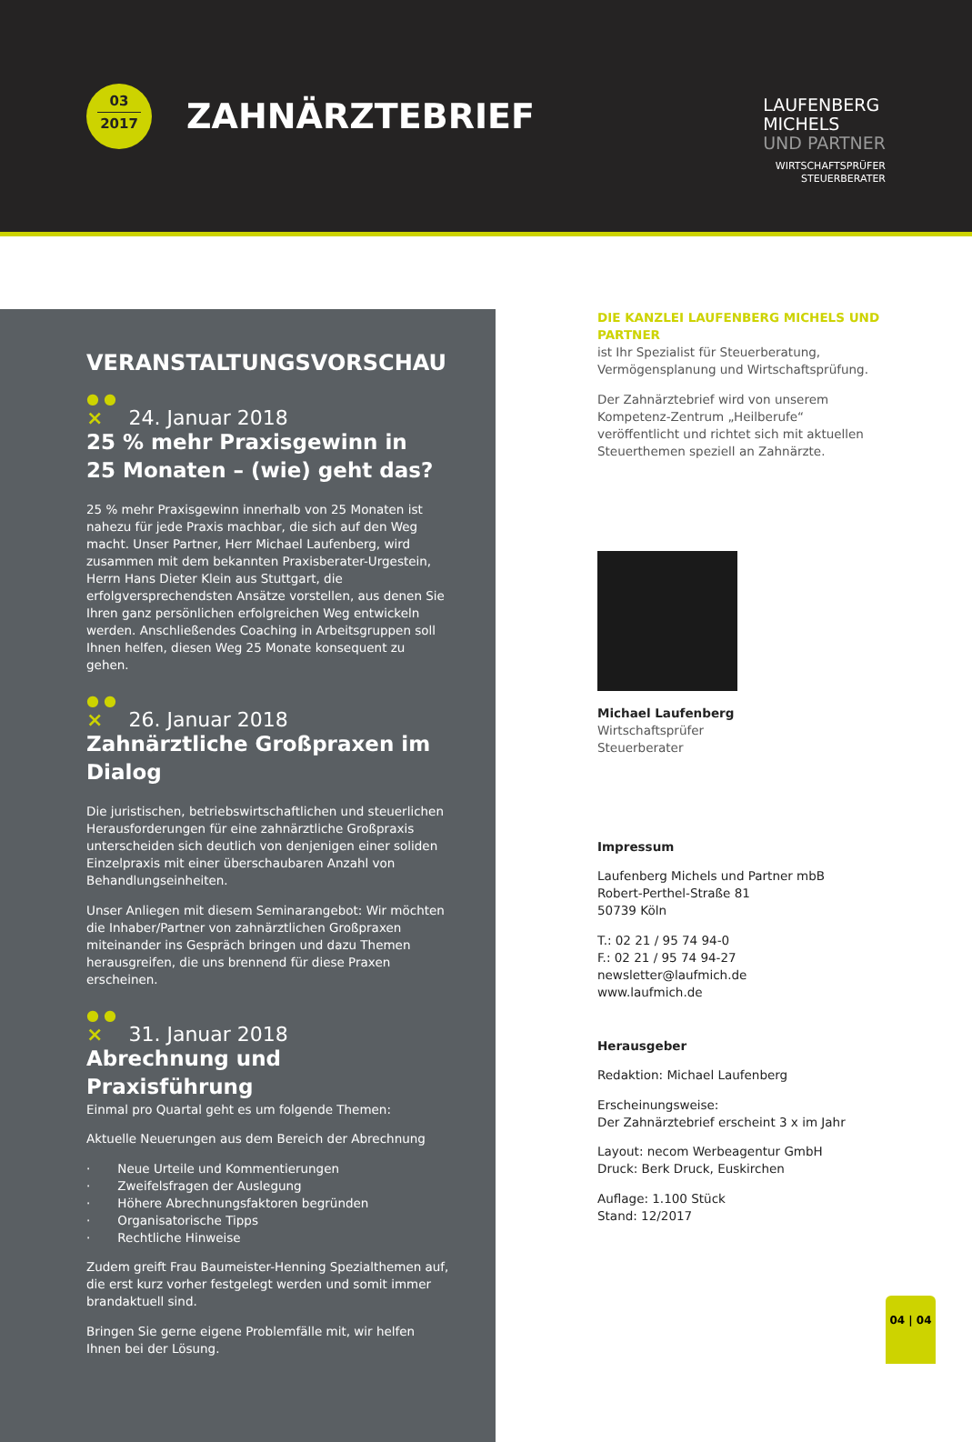03
2017
ZAHNÄRZTEBRIEF
LAUFENBERG
MICHELS
UND PARTNER
WIRTSCHAFTSPRÜFER
STEUERBERATER
VERANSTALTUNGSVORSCHAU
● ●
× 24. Januar 2018
25 % mehr Praxisgewinn in
25 Monaten – (wie) geht das?
25 % mehr Praxisgewinn innerhalb von 25 Monaten ist nahezu für jede Praxis machbar, die sich auf den Weg macht. Unser Partner, Herr Michael Laufenberg, wird zusammen mit dem bekannten Praxisberater-Urgestein, Herrn Hans Dieter Klein aus Stuttgart, die erfolgversprechendsten Ansätze vorstellen, aus denen Sie Ihren ganz persönlichen erfolgreichen Weg entwickeln werden. Anschließendes Coaching in Arbeitsgruppen soll Ihnen helfen, diesen Weg 25 Monate konsequent zu gehen.
● ●
× 26. Januar 2018
Zahnärztliche Großpraxen im Dialog
Die juristischen, betriebswirtschaftlichen und steuerlichen Herausforderungen für eine zahnärztliche Großpraxis unterscheiden sich deutlich von denjenigen einer soliden Einzelpraxis mit einer überschaubaren Anzahl von Behandlungseinheiten.
Unser Anliegen mit diesem Seminarangebot: Wir möchten die Inhaber/Partner von zahnärztlichen Großpraxen miteinander ins Gespräch bringen und dazu Themen herausgreifen, die uns brennend für diese Praxen erscheinen.
● ●
× 31. Januar 2018
Abrechnung und Praxisführung
Einmal pro Quartal geht es um folgende Themen:
Aktuelle Neuerungen aus dem Bereich der Abrechnung
· Neue Urteile und Kommentierungen
· Zweifelsfragen der Auslegung
· Höhere Abrechnungsfaktoren begründen
· Organisatorische Tipps
· Rechtliche Hinweise
Zudem greift Frau Baumeister-Henning Spezialthemen auf, die erst kurz vorher festgelegt werden und somit immer brandaktuell sind.
Bringen Sie gerne eigene Problemfälle mit, wir helfen Ihnen bei der Lösung.
DIE KANZLEI LAUFENBERG MICHELS UND PARTNER
ist Ihr Spezialist für Steuerberatung, Vermögensplanung und Wirtschaftsprüfung.
Der Zahnärztebrief wird von unserem Kompetenz-Zentrum „Heilberufe“ veröffentlicht und richtet sich mit aktuellen Steuerthemen speziell an Zahnärzte.
Michael Laufenberg
Wirtschaftsprüfer
Steuerberater
Impressum
Laufenberg Michels und Partner mbB
Robert-Perthel-Straße 81
50739 Köln
T.: 02 21 / 95 74 94-0
F.: 02 21 / 95 74 94-27
newsletter@laufmich.de
www.laufmich.de
Herausgeber
Redaktion: Michael Laufenberg
Erscheinungsweise:
Der Zahnärztebrief erscheint 3 x im Jahr
Layout: necom Werbeagentur GmbH
Druck: Berk Druck, Euskirchen
Auflage: 1.100 Stück
Stand: 12/2017
04 | 04